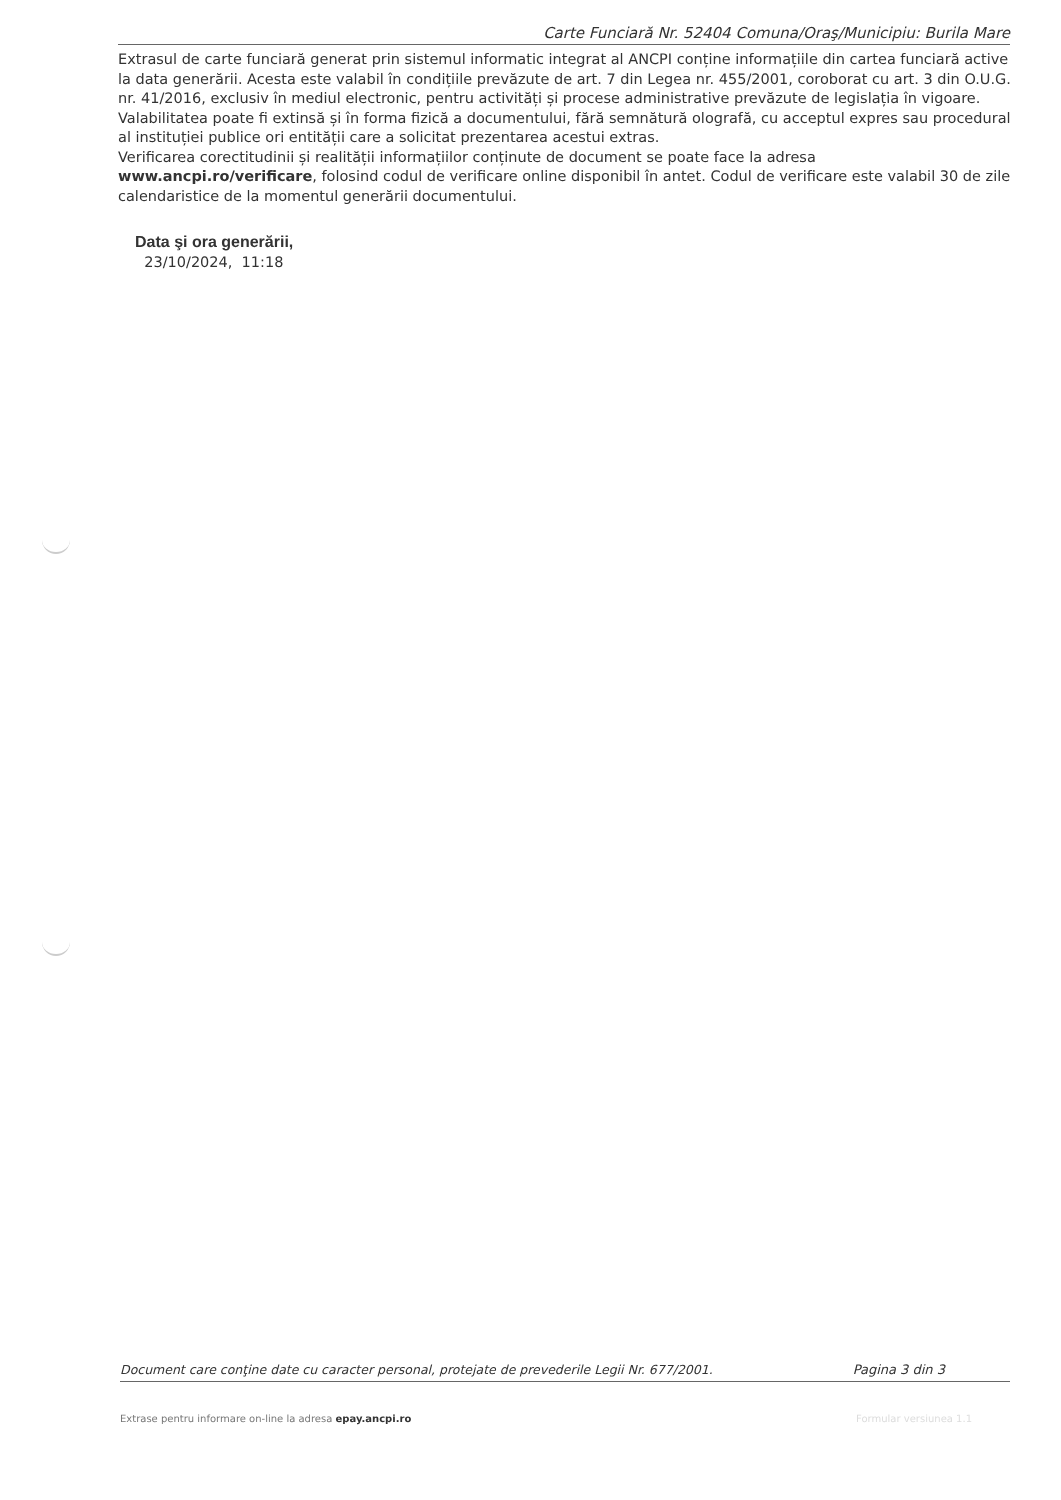Carte Funciară Nr. 52404 Comuna/Oraş/Municipiu: Burila Mare
Extrasul de carte funciară generat prin sistemul informatic integrat al ANCPI conține informațiile din cartea funciară active la data generării. Acesta este valabil în condițiile prevăzute de art. 7 din Legea nr. 455/2001, coroborat cu art. 3 din O.U.G. nr. 41/2016, exclusiv în mediul electronic, pentru activități și procese administrative prevăzute de legislația în vigoare. Valabilitatea poate fi extinsă și în forma fizică a documentului, fără semnătură olografă, cu acceptul expres sau procedural al instituției publice ori entității care a solicitat prezentarea acestui extras.
Verificarea corectitudinii și realității informațiilor conținute de document se poate face la adresa www.ancpi.ro/verificare, folosind codul de verificare online disponibil în antet. Codul de verificare este valabil 30 de zile calendaristice de la momentul generării documentului.
Data şi ora generării,
23/10/2024, 11:18
Document care conţine date cu caracter personal, protejate de prevederile Legii Nr. 677/2001. Pagina 3 din 3
Extrase pentru informare on-line la adresa epay.ancpi.ro Formular versiunea 1.1